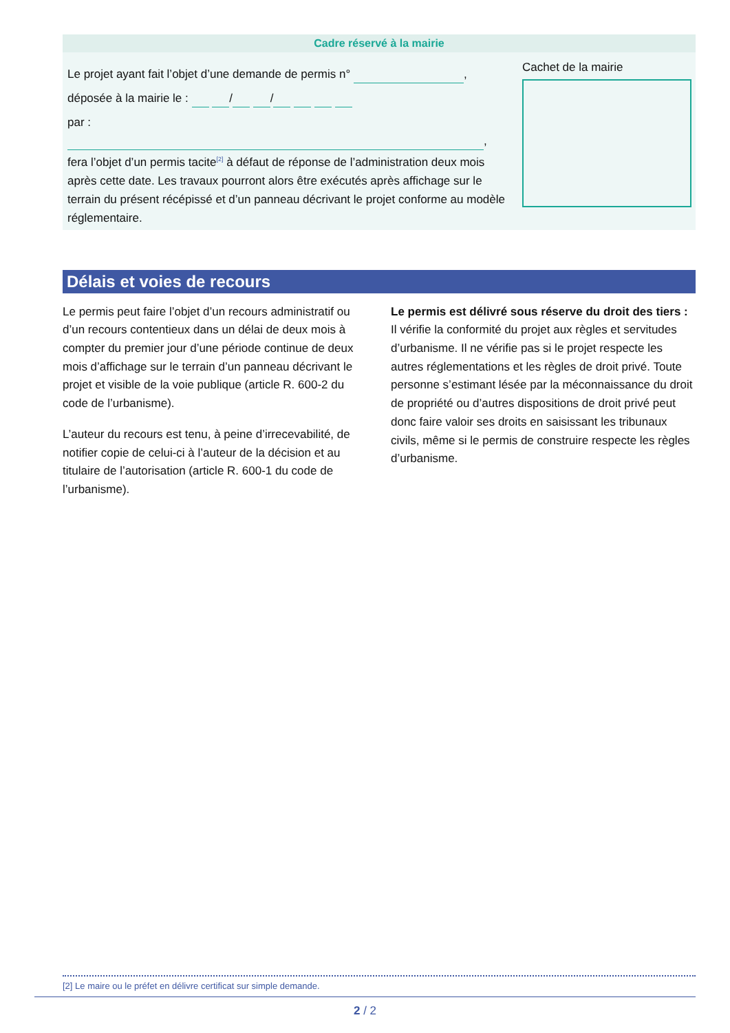Cadre réservé à la mairie
Le projet ayant fait l’objet d’une demande de permis n° ,
déposée à la mairie le : / /
par : ,
fera l’objet d’un permis tacite<sup>[2]</sup> à défaut de réponse de l’administration deux mois après cette date. Les travaux pourront alors être exécutés après affichage sur le terrain du présent récépissé et d’un panneau décrivant le projet conforme au modèle réglementaire.
Cachet de la mairie
Délais et voies de recours
Le permis peut faire l’objet d’un recours administratif ou d’un recours contentieux dans un délai de deux mois à compter du premier jour d’une période continue de deux mois d’affichage sur le terrain d’un panneau décrivant le projet et visible de la voie publique (article R. 600-2 du code de l’urbanisme).
L’auteur du recours est tenu, à peine d’irrecevabilité, de notifier copie de celui-ci à l’auteur de la décision et au titulaire de l’autorisation (article R. 600-1 du code de l’urbanisme).
Le permis est délivré sous réserve du droit des tiers : Il vérifie la conformité du projet aux règles et servitudes d’urbanisme. Il ne vérifie pas si le projet respecte les autres réglementations et les règles de droit privé. Toute personne s’estimant lésée par la méconnaissance du droit de propriété ou d’autres dispositions de droit privé peut donc faire valoir ses droits en saisissant les tribunaux civils, même si le permis de construire respecte les règles d’urbanisme.
[2] Le maire ou le préfet en délivre certificat sur simple demande.
2 / 2